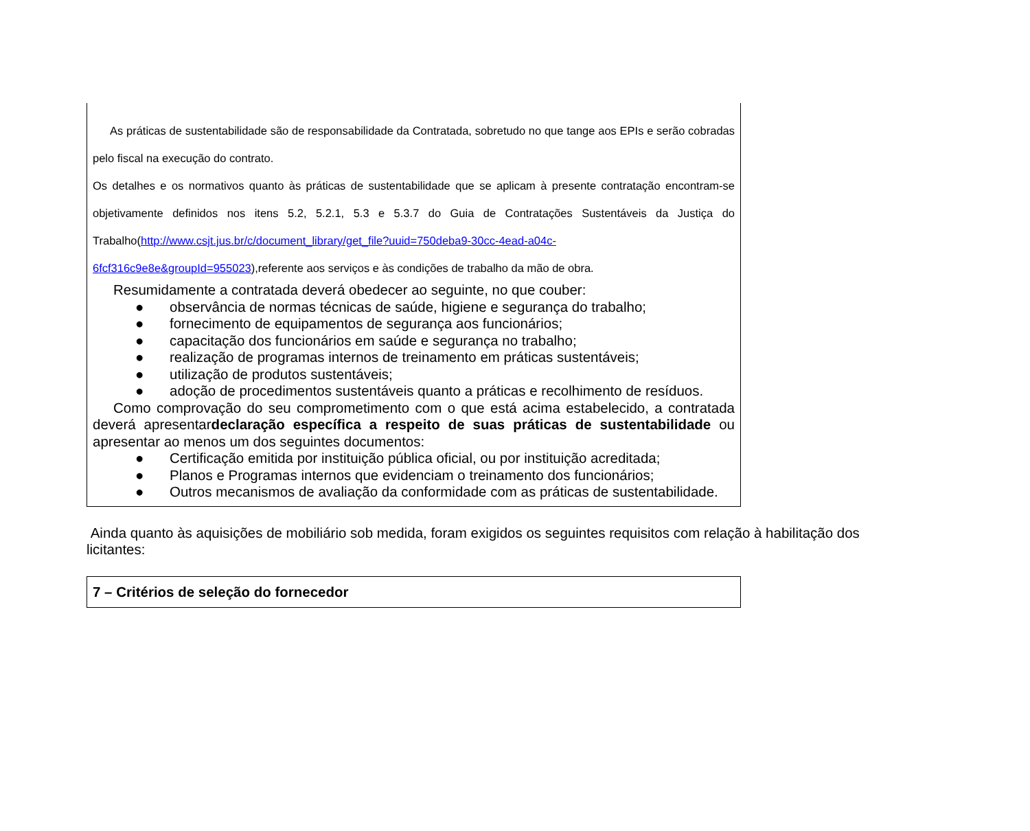As práticas de sustentabilidade são de responsabilidade da Contratada, sobretudo no que tange aos EPIs e serão cobradas pelo fiscal na execução do contrato.
Os detalhes e os normativos quanto às práticas de sustentabilidade que se aplicam à presente contratação encontram-se objetivamente definidos nos itens 5.2, 5.2.1, 5.3 e 5.3.7 do Guia de Contratações Sustentáveis da Justiça do Trabalho(http://www.csjt.jus.br/c/document_library/get_file?uuid=750deba9-30cc-4ead-a04c-
6fcf316c9e8e&groupId=955023),referente aos serviços e às condições de trabalho da mão de obra.
Resumidamente a contratada deverá obedecer ao seguinte, no que couber:
● observância de normas técnicas de saúde, higiene e segurança do trabalho;
● fornecimento de equipamentos de segurança aos funcionários;
● capacitação dos funcionários em saúde e segurança no trabalho;
● realização de programas internos de treinamento em práticas sustentáveis;
● utilização de produtos sustentáveis;
● adoção de procedimentos sustentáveis quanto a práticas e recolhimento de resíduos.
Como comprovação do seu comprometimento com o que está acima estabelecido, a contratada deverá apresentardeclaração específica a respeito de suas práticas de sustentabilidade ou apresentar ao menos um dos seguintes documentos:
● Certificação emitida por instituição pública oficial, ou por instituição acreditada;
● Planos e Programas internos que evidenciam o treinamento dos funcionários;
● Outros mecanismos de avaliação da conformidade com as práticas de sustentabilidade.
Ainda quanto às aquisições de mobiliário sob medida, foram exigidos os seguintes requisitos com relação à habilitação dos licitantes:
7 – Critérios de seleção do fornecedor